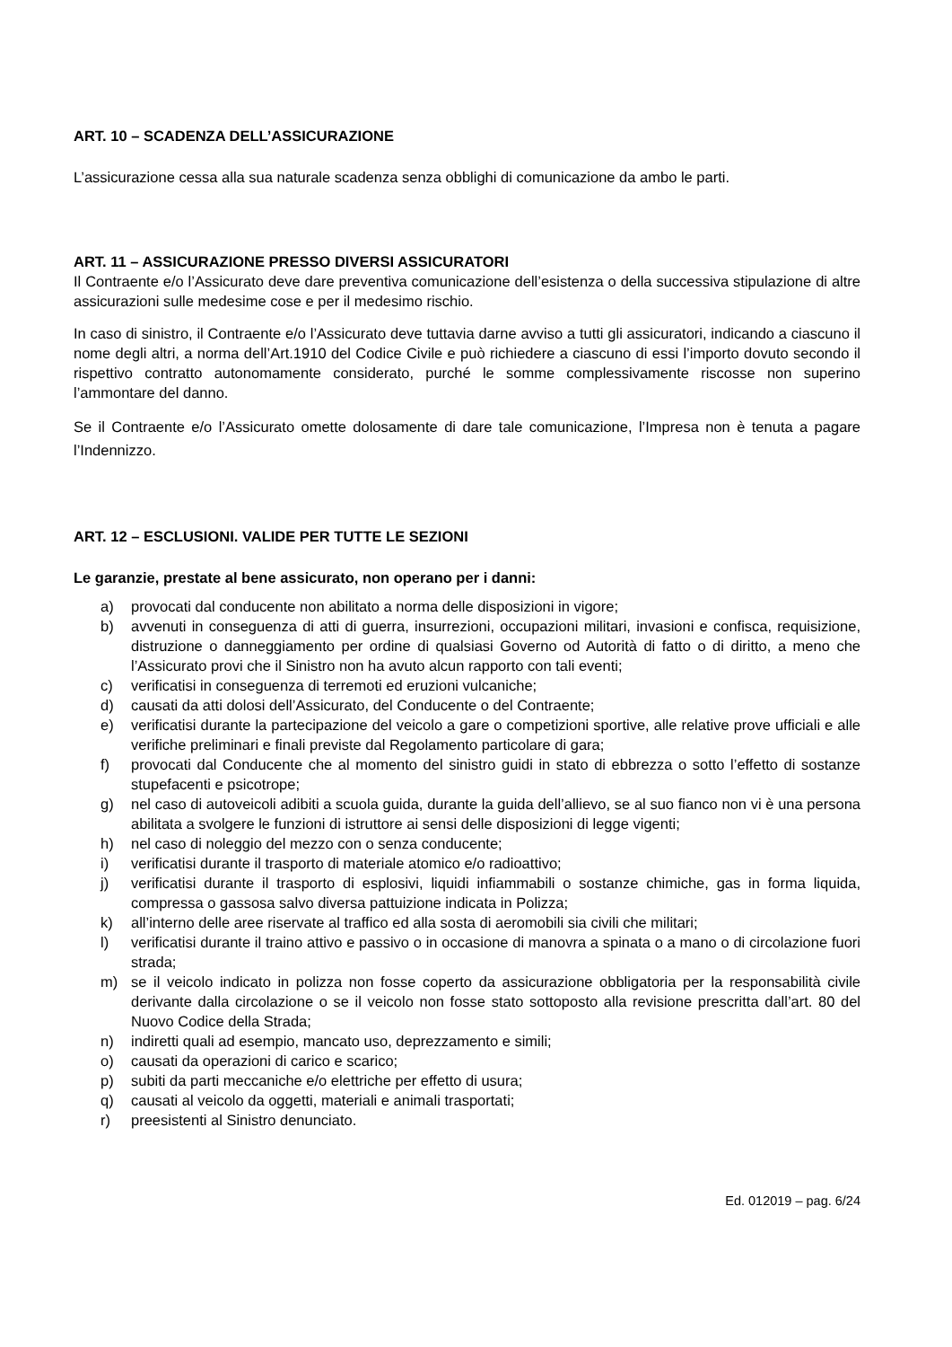ART. 10 – SCADENZA DELL’ASSICURAZIONE
L’assicurazione cessa alla sua naturale scadenza senza obblighi di comunicazione da ambo le parti.
ART. 11 – ASSICURAZIONE PRESSO DIVERSI ASSICURATORI
Il Contraente e/o l’Assicurato deve dare preventiva comunicazione dell’esistenza o della successiva stipulazione di altre assicurazioni sulle medesime cose e per il medesimo rischio.
In caso di sinistro, il Contraente e/o l’Assicurato deve tuttavia darne avviso a tutti gli assicuratori, indicando a ciascuno il nome degli altri, a norma dell’Art.1910 del Codice Civile e può richiedere a ciascuno di essi l’importo dovuto secondo il rispettivo contratto autonomamente considerato, purché le somme complessivamente riscosse non superino l’ammontare del danno.
Se il Contraente e/o l’Assicurato omette dolosamente di dare tale comunicazione, l’Impresa non è tenuta a pagare l’Indennizzo.
ART. 12 – ESCLUSIONI. VALIDE PER TUTTE LE SEZIONI
Le garanzie, prestate al bene assicurato, non operano per i danni:
a) provocati dal conducente non abilitato a norma delle disposizioni in vigore;
b) avvenuti in conseguenza di atti di guerra, insurrezioni, occupazioni militari, invasioni e confisca, requisizione, distruzione o danneggiamento per ordine di qualsiasi Governo od Autorità di fatto o di diritto, a meno che l’Assicurato provi che il Sinistro non ha avuto alcun rapporto con tali eventi;
c) verificatisi in conseguenza di terremoti ed eruzioni vulcaniche;
d) causati da atti dolosi dell’Assicurato, del Conducente o del Contraente;
e) verificatisi durante la partecipazione del veicolo a gare o competizioni sportive, alle relative prove ufficiali e alle verifiche preliminari e finali previste dal Regolamento particolare di gara;
f) provocati dal Conducente che al momento del sinistro guidi in stato di ebbrezza o sotto l’effetto di sostanze stupefacenti e psicotrope;
g) nel caso di autoveicoli adibiti a scuola guida, durante la guida dell’allievo, se al suo fianco non vi è una persona abilitata a svolgere le funzioni di istruttore ai sensi delle disposizioni di legge vigenti;
h) nel caso di noleggio del mezzo con o senza conducente;
i) verificatisi durante il trasporto di materiale atomico e/o radioattivo;
j) verificatisi durante il trasporto di esplosivi, liquidi infiammabili o sostanze chimiche, gas in forma liquida, compressa o gassosa salvo diversa pattuizione indicata in Polizza;
k) all’interno delle aree riservate al traffico ed alla sosta di aeromobili sia civili che militari;
l) verificatisi durante il traino attivo e passivo o in occasione di manovra a spinata o a mano o di circolazione fuori strada;
m) se il veicolo indicato in polizza non fosse coperto da assicurazione obbligatoria per la responsabilità civile derivante dalla circolazione o se il veicolo non fosse stato sottoposto alla revisione prescritta dall’art. 80 del Nuovo Codice della Strada;
n) indiretti quali ad esempio, mancato uso, deprezzamento e simili;
o) causati da operazioni di carico e scarico;
p) subiti da parti meccaniche e/o elettriche per effetto di usura;
q) causati al veicolo da oggetti, materiali e animali trasportati;
r) preesistenti al Sinistro denunciato.
Ed. 012019 – pag. 6/24